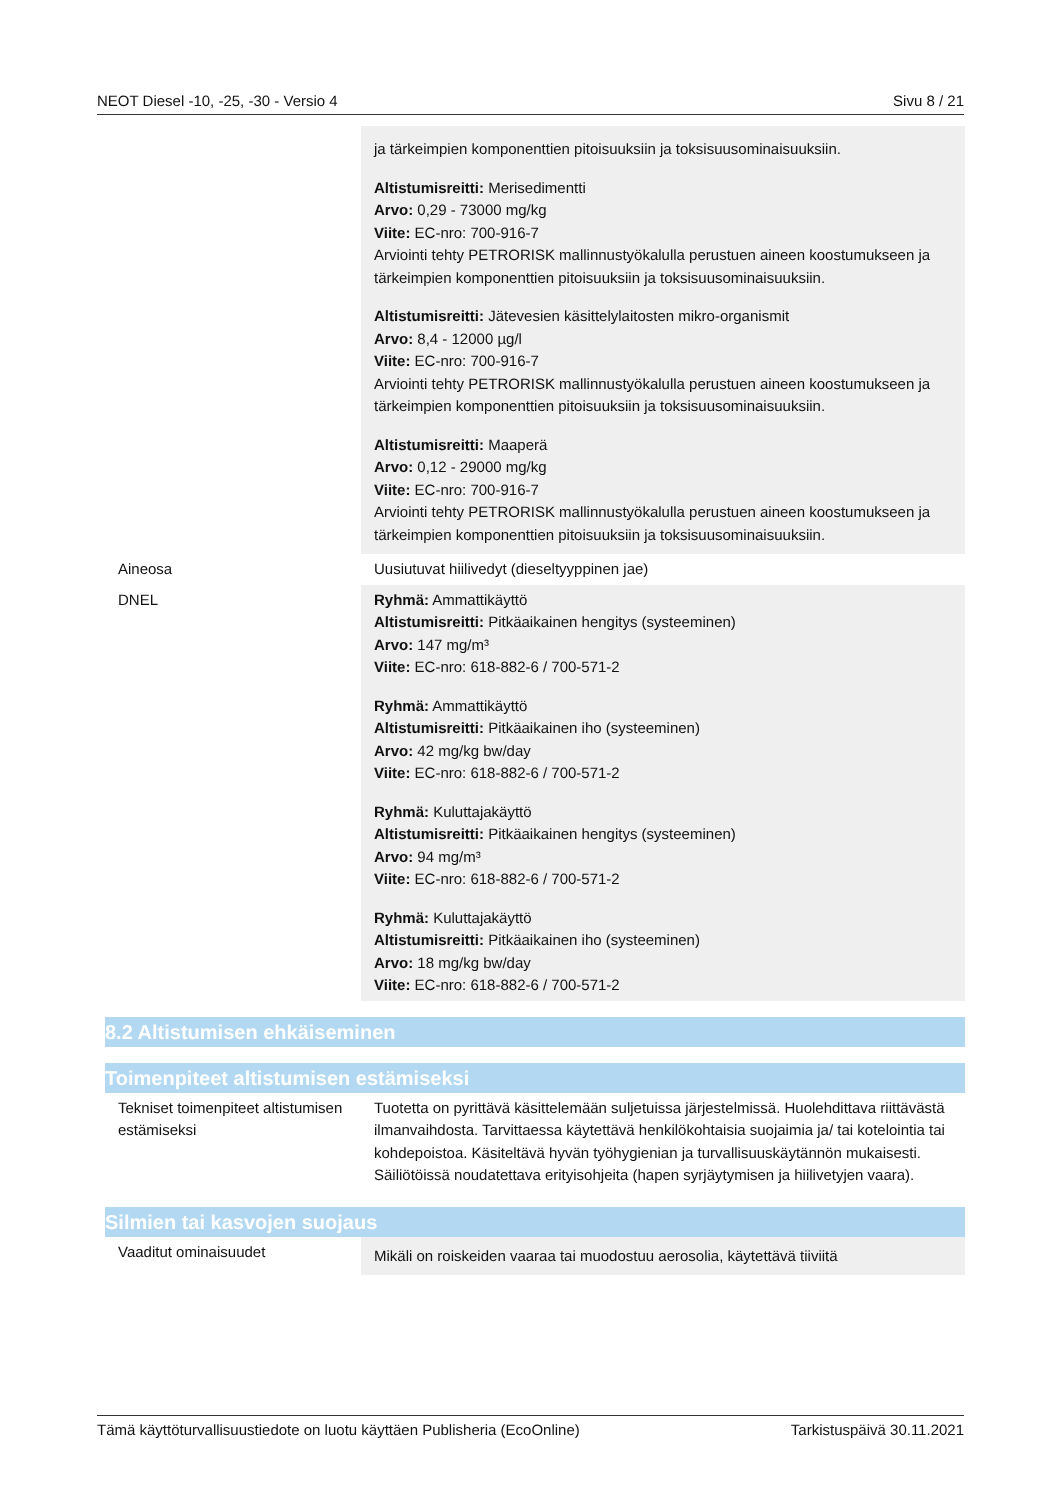NEOT Diesel -10, -25, -30 - Versio 4 Sivu 8 / 21
| | ja tärkeimpien komponenttien pitoisuuksiin ja toksisuusominaisuuksiin. Altistumisreitti: Merisedimentti Arvo: 0,29 - 73000 mg/kg Viite: EC-nro: 700-916-7 Arviointi tehty PETRORISK mallinnustyökalulla perustuen aineen koostumukseen ja tärkeimpien komponenttien pitoisuuksiin ja toksisuusominaisuuksiin. Altistumisreitti: Jätevesien käsittelylaitosten mikro-organismit Arvo: 8,4 - 12000 µg/l Viite: EC-nro: 700-916-7 Arviointi tehty PETRORISK mallinnustyökalulla perustuen aineen koostumukseen ja tärkeimpien komponenttien pitoisuuksiin ja toksisuusominaisuuksiin. Altistumisreitti: Maaperä Arvo: 0,12 - 29000 mg/kg Viite: EC-nro: 700-916-7 Arviointi tehty PETRORISK mallinnustyökalulla perustuen aineen koostumukseen ja tärkeimpien komponenttien pitoisuuksiin ja toksisuusominaisuuksiin. |
| Aineosa | Uusiutuvat hiilivedyt (dieseltyyppinen jae) |
| DNEL | Ryhmä: Ammattikäyttö Altistumisreitti: Pitkäaikainen hengitys (systeeminen) Arvo: 147 mg/m³ Viite: EC-nro: 618-882-6 / 700-571-2 Ryhmä: Ammattikäyttö Altistumisreitti: Pitkäaikainen iho (systeeminen) Arvo: 42 mg/kg bw/day Viite: EC-nro: 618-882-6 / 700-571-2 Ryhmä: Kuluttajakäyttö Altistumisreitti: Pitkäaikainen hengitys (systeeminen) Arvo: 94 mg/m³ Viite: EC-nro: 618-882-6 / 700-571-2 Ryhmä: Kuluttajakäyttö Altistumisreitti: Pitkäaikainen iho (systeeminen) Arvo: 18 mg/kg bw/day Viite: EC-nro: 618-882-6 / 700-571-2 |
8.2 Altistumisen ehkäiseminen
Toimenpiteet altistumisen estämiseksi
| Tekniset toimenpiteet altistumisen estämiseksi | Tuotetta on pyrittävä käsittelemään suljetuissa järjestelmissä. Huolehdittava riittävästä ilmanvaihdosta. Tarvittaessa käytettävä henkilökohtaisia suojaimia ja/ tai kotelointia tai kohdepoistoa. Käsiteltävä hyvän työhygienian ja turvallisuuskäytännön mukaisesti. Säiliötöissä noudatettava erityisohjeita (hapen syrjäytymisen ja hiilivetyjen vaara). |
Silmien tai kasvojen suojaus
| Vaaditut ominaisuudet | Mikäli on roiskeiden vaaraa tai muodostuu aerosolia, käytettävä tiiviitä |
Tämä käyttöturvallisuustiedote on luotu käyttäen Publisheria (EcoOnline) Tarkistuspäivä 30.11.2021